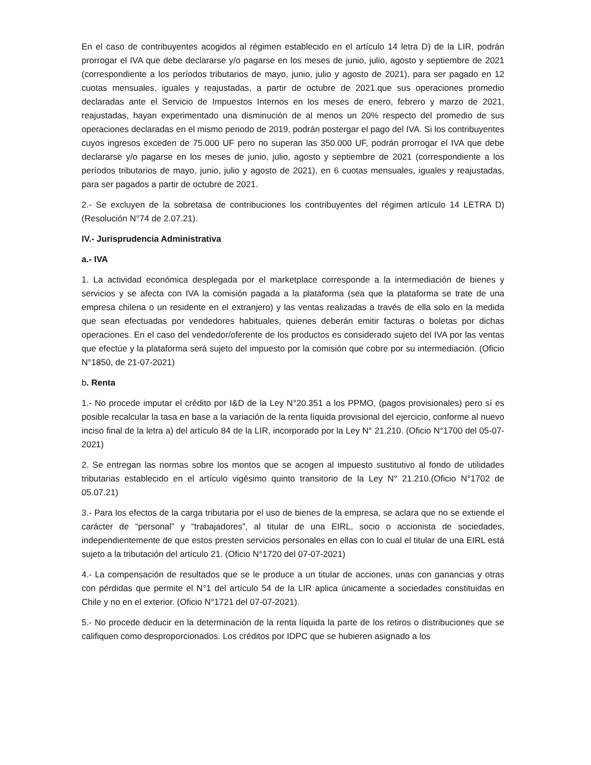En el caso de contribuyentes acogidos al régimen establecido en el artículo 14 letra D) de la LIR, podrán prorrogar el IVA que debe declararse y/o pagarse en los meses de junio, julio, agosto y septiembre de 2021 (correspondiente a los períodos tributarios de mayo, junio, julio y agosto de 2021), para ser pagado en 12 cuotas mensuales, iguales y reajustadas, a partir de octubre de 2021.que sus operaciones promedio declaradas ante el Servicio de Impuestos Internos en los meses de enero, febrero y marzo de 2021, reajustadas, hayan experimentado una disminución de al menos un 20% respecto del promedio de sus operaciones declaradas en el mismo periodo de 2019, podrán postergar el pago del IVA. Si los contribuyentes cuyos ingresos exceden de 75.000 UF pero no superan las 350.000 UF, podrán prorrogar el IVA que debe declararse y/o pagarse en los meses de junio, julio, agosto y septiembre de 2021 (correspondiente a los períodos tributarios de mayo, junio, julio y agosto de 2021), en 6 cuotas mensuales, iguales y reajustadas, para ser pagados a partir de octubre de 2021.
2.- Se excluyen de la sobretasa de contribuciones los contribuyentes del régimen artículo 14 LETRA D) (Resolución N°74 de 2.07.21).
IV.- Jurisprudencia Administrativa
a.- IVA
1. La actividad económica desplegada por el marketplace corresponde a la intermediación de bienes y servicios y se afecta con IVA la comisión pagada a la plataforma (sea que la plataforma se trate de una empresa chilena o un residente en el extranjero) y las ventas realizadas a través de ella solo en la medida que sean efectuadas por vendedores habituales, quienes deberán emitir facturas o boletas por dichas operaciones. En el caso del vendedor/oferente de los productos es considerado sujeto del IVA por las ventas que efectúe y la plataforma será sujeto del impuesto por la comisión que cobre por su intermediación. (Oficio N°1850, de 21-07-2021)
b. Renta
1.- No procede imputar el crédito por I&D de la Ley N°20.351 a los PPMO, (pagos provisionales) pero sí es posible recalcular la tasa en base a la variación de la renta líquida provisional del ejercicio, conforme al nuevo inciso final de la letra a) del artículo 84 de la LIR, incorporado por la Ley N° 21.210. (Oficio N°1700 del 05-07-2021)
2. Se entregan las normas sobre los montos que se acogen al impuesto sustitutivo al fondo de utilidades tributarias establecido en el artículo vigésimo quinto transitorio de la Ley N° 21.210.(Oficio N°1702 de 05.07.21)
3.- Para los efectos de la carga tributaria por el uso de bienes de la empresa, se aclara que no se extiende el carácter de “personal” y “trabajadores”, al titular de una EIRL, socio o accionista de sociedades, independientemente de que estos presten servicios personales en ellas con lo cual el titular de una EIRL está sujeto a la tributación del artículo 21. (Oficio N°1720 del 07-07-2021)
4.- La compensación de resultados que se le produce a un titular de acciones, unas con ganancias y otras con pérdidas que permite el N°1 del artículo 54 de la LIR aplica únicamente a sociedades constituidas en Chile y no en el exterior. (Oficio N°1721 del 07-07-2021).
5.- No procede deducir en la determinación de la renta líquida la parte de los retiros o distribuciones que se califiquen como desproporcionados. Los créditos por IDPC que se hubieren asignado a los